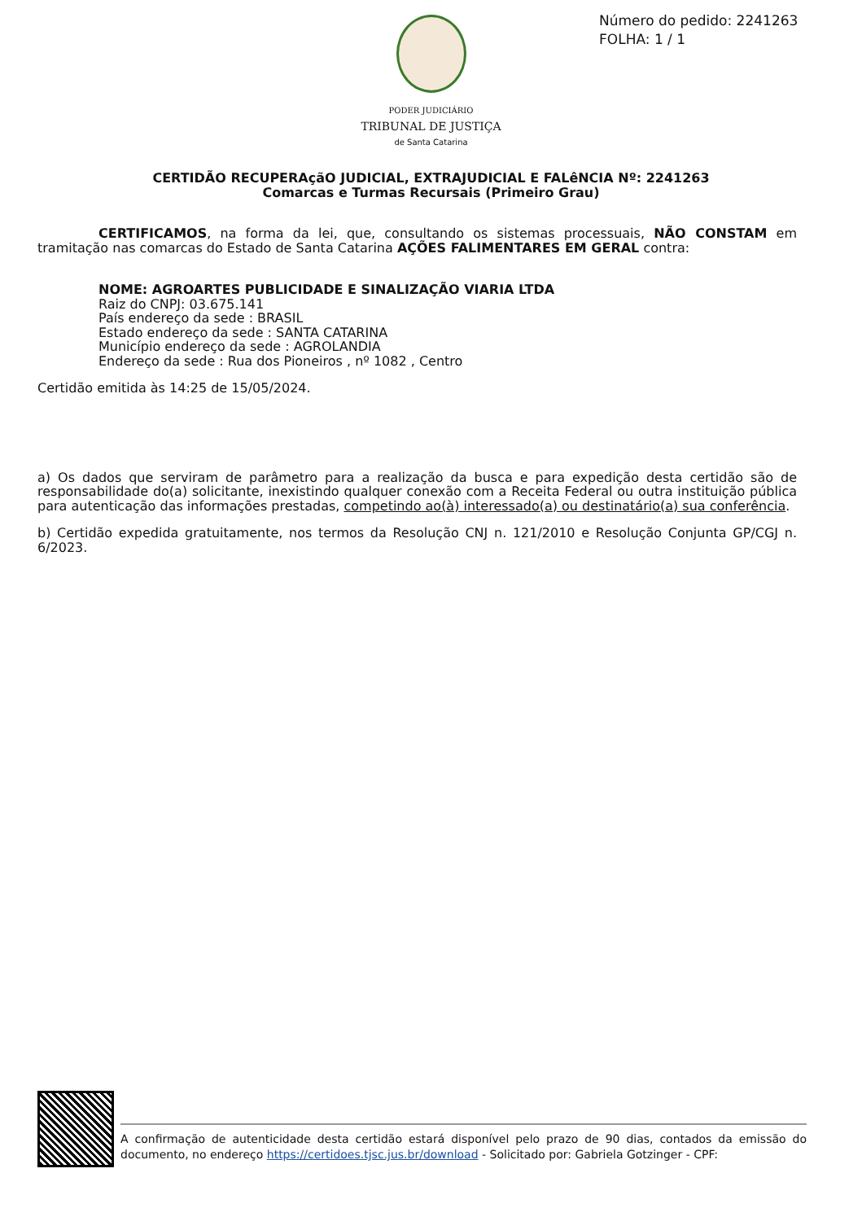Número do pedido: 2241263
FOLHA: 1 / 1
PODER JUDICIÁRIO
TRIBUNAL DE JUSTIÇA
de Santa Catarina
CERTIDÃO RECUPERAçãO JUDICIAL, EXTRAJUDICIAL E FALêNCIA Nº: 2241263
Comarcas e Turmas Recursais (Primeiro Grau)
CERTIFICAMOS, na forma da lei, que, consultando os sistemas processuais, NÃO CONSTAM em tramitação nas comarcas do Estado de Santa Catarina AÇÕES FALIMENTARES EM GERAL contra:
NOME: AGROARTES PUBLICIDADE E SINALIZAÇÃO VIARIA LTDA
Raiz do CNPJ: 03.675.141
País endereço da sede : BRASIL
Estado endereço da sede : SANTA CATARINA
Município endereço da sede : AGROLANDIA
Endereço da sede : Rua dos Pioneiros , nº 1082 , Centro
Certidão emitida às 14:25 de 15/05/2024.
a) Os dados que serviram de parâmetro para a realização da busca e para expedição desta certidão são de responsabilidade do(a) solicitante, inexistindo qualquer conexão com a Receita Federal ou outra instituição pública para autenticação das informações prestadas, competindo ao(à) interessado(a) ou destinatário(a) sua conferência.
b) Certidão expedida gratuitamente, nos termos da Resolução CNJ n. 121/2010 e Resolução Conjunta GP/CGJ n. 6/2023.
A confirmação de autenticidade desta certidão estará disponível pelo prazo de 90 dias, contados da emissão do documento, no endereço https://certidoes.tjsc.jus.br/download - Solicitado por: Gabriela Gotzinger - CPF: